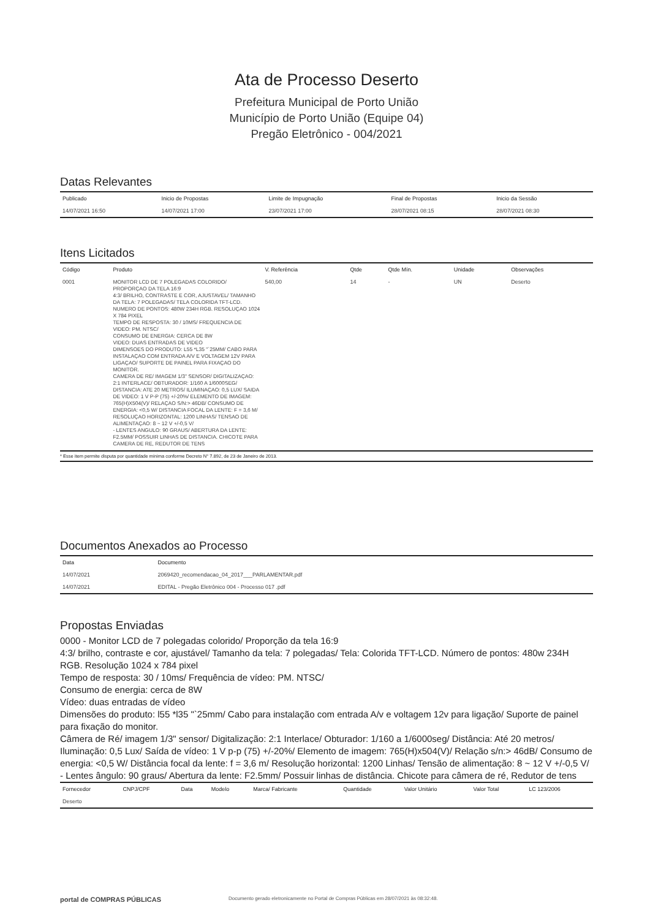Ata de Processo Deserto
Prefeitura Municipal de Porto União
Município de Porto União (Equipe 04)
Pregão Eletrônico - 004/2021
Datas Relevantes
| Publicado | Inicio de Propostas | Limite de Impugnação | Final de Propostas | Inicio da Sessão |
| --- | --- | --- | --- | --- |
| 14/07/2021 16:50 | 14/07/2021 17:00 | 23/07/2021 17:00 | 28/07/2021 08:15 | 28/07/2021 08:30 |
Itens Licitados
| Código | Produto | V. Referência | Qtde | Qtde Mín. | Unidade | Observações |
| --- | --- | --- | --- | --- | --- | --- |
| 0001 | MONITOR LCD DE 7 POLEGADAS COLORIDO/ PROPORÇAO DA TELA 16:9 4:3/ BRILHO, CONTRASTE E COR, AJUSTAVEL/ TAMANHO DA TELA: 7 POLEGADAS/ TELA COLORIDA TFT-LCD. NUMERO DE PONTOS: 480W 234H RGB. RESOLUÇAO 1024 X 784 PIXEL TEMPO DE RESPOSTA: 30 / 10MS/ FREQUENCIA DE VIDEO: PM. NTSC/ CONSUMO DE ENERGIA: CERCA DE 8W VIDEO: DUAS ENTRADAS DE VIDEO DIMENSOES DO PRODUTO: L55 *L35 "`25MM/ CABO PARA INSTALAÇAO COM ENTRADA A/V E VOLTAGEM 12V PARA LIGAÇAO/ SUPORTE DE PAINEL PARA FIXAÇAO DO MONITOR. CAMERA DE RE/ IMAGEM 1/3" SENSOR/ DIGITALIZAÇAO: 2:1 INTERLACE/ OBTURADOR: 1/160 A 1/6000SEG/ DISTANCIA: ATE 20 METROS/ ILUMINAÇAO: 0,5 LUX/ SAIDA DE VIDEO: 1 V P-P (75) +/-20%/ ELEMENTO DE IMAGEM: 765(H)X504(V)/ RELAÇAO S/N:> 46DB/ CONSUMO DE ENERGIA: <0,5 W/ DISTANCIA FOCAL DA LENTE: F = 3,6 M/ RESOLUÇAO HORIZONTAL: 1200 LINHAS/ TENSAO DE ALIMENTAÇAO: 8 ~ 12 V +/-0,5 V/ - LENTES ANGULO: 90 GRAUS/ ABERTURA DA LENTE: F2.5MM/ POSSUIR LINHAS DE DISTANCIA. CHICOTE PARA CAMERA DE RE, REDUTOR DE TENS | 540,00 | 14 | - | UN | Deserto |
* Esse item permite disputa por quantidade mínima conforme Decreto N° 7.892, de 23 de Janeiro de 2013.
Documentos Anexados ao Processo
| Data | Documento |
| --- | --- |
| 14/07/2021 | 2069420_recomendacao_04_2017___PARLAMENTAR.pdf |
| 14/07/2021 | EDITAL - Pregão Eletrônico 004 - Processo 017 .pdf |
Propostas Enviadas
0000 - Monitor LCD de 7 polegadas colorido/ Proporção da tela 16:9
4:3/ brilho, contraste e cor, ajustável/ Tamanho da tela: 7 polegadas/ Tela: Colorida TFT-LCD. Número de pontos: 480w 234H RGB. Resolução 1024 x 784 pixel
Tempo de resposta: 30 / 10ms/ Frequência de vídeo: PM. NTSC/
Consumo de energia: cerca de 8W
Vídeo: duas entradas de vídeo
Dimensões do produto: l55 *l35 "`25mm/ Cabo para instalação com entrada A/v e voltagem 12v para ligação/ Suporte de painel para fixação do monitor.
Câmera de Ré/ imagem 1/3" sensor/ Digitalização: 2:1 Interlace/ Obturador: 1/160 a 1/6000seg/ Distância: Até 20 metros/ Iluminação: 0,5 Lux/ Saída de vídeo: 1 V p-p (75) +/-20%/ Elemento de imagem: 765(H)x504(V)/ Relação s/n:> 46dB/ Consumo de energia: <0,5 W/ Distância focal da lente: f = 3,6 m/ Resolução horizontal: 1200 Linhas/ Tensão de alimentação: 8 ~ 12 V +/-0,5 V/
- Lentes ângulo: 90 graus/ Abertura da lente: F2.5mm/ Possuir linhas de distância. Chicote para câmera de ré, Redutor de tens
| Fornecedor | CNPJ/CPF | Data | Modelo | Marca/ Fabricante | Quantidade | Valor Unitário | Valor Total | LC 123/2006 |
| --- | --- | --- | --- | --- | --- | --- | --- | --- |
| Deserto | | | | | | | | |
portal de COMPRAS PÚBLICAS Documento gerado eletronicamente no Portal de Compras Públicas em 28/07/2021 às 08:32:48.